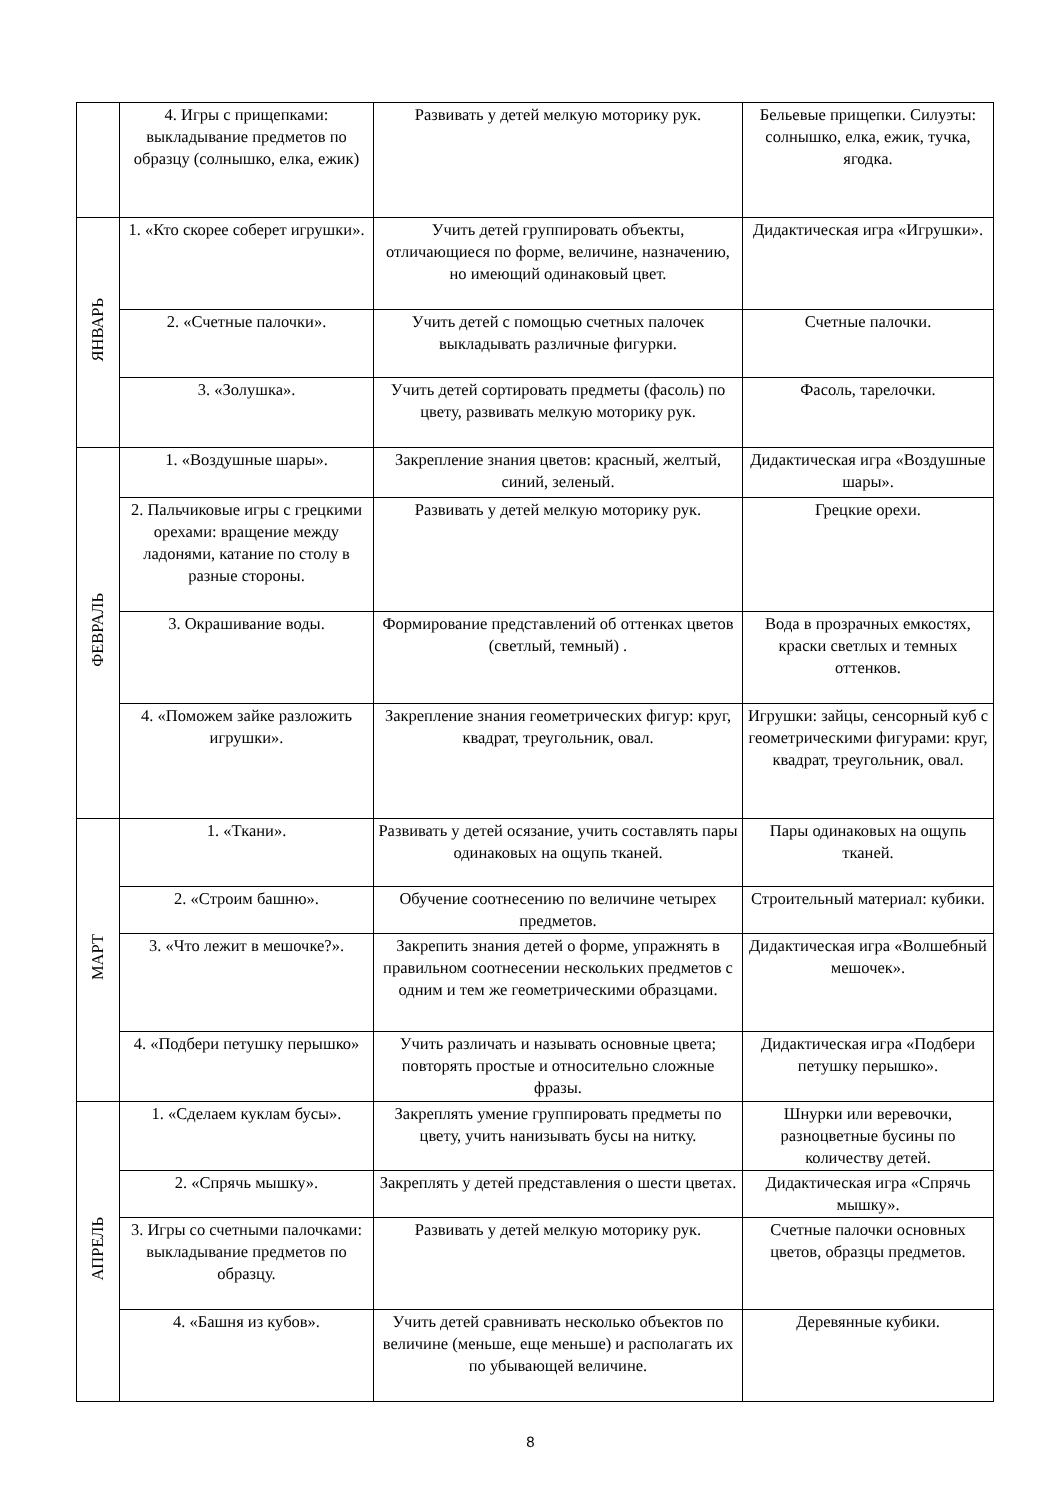| | 4. Игры с прищепками: выкладывание предметов по образцу (солнышко, елка, ежик) | Развивать у детей мелкую моторику рук. | Бельевые прищепки. Силуэты: солнышко, елка, ежик, тучка, ягодка. |
| ЯНВАРЬ | 1. «Кто скорее соберет игрушки». | Учить детей группировать объекты, отличающиеся по форме, величине, назначению, но имеющий одинаковый цвет. | Дидактическая игра «Игрушки». |
| | 2. «Счетные палочки». | Учить детей с помощью счетных палочек выкладывать различные фигурки. | Счетные палочки. |
| | 3. «Золушка». | Учить детей сортировать предметы (фасоль) по цвету, развивать мелкую моторику рук. | Фасоль, тарелочки. |
| ФЕВРАЛЬ | 1. «Воздушные шары». | Закрепление знания цветов: красный, желтый, синий, зеленый. | Дидактическая игра «Воздушные шары». |
| | 2. Пальчиковые игры с грецкими орехами: вращение между ладонями, катание по столу в разные стороны. | Развивать у детей мелкую моторику рук. | Грецкие орехи. |
| | 3. Окрашивание воды. | Формирование представлений об оттенках цветов (светлый, темный) . | Вода в прозрачных емкостях, краски светлых и темных оттенков. |
| | 4. «Поможем зайке разложить игрушки». | Закрепление знания геометрических фигур: круг, квадрат, треугольник, овал. | Игрушки: зайцы, сенсорный куб с геометрическими фигурами: круг, квадрат, треугольник, овал. |
| МАРТ | 1. «Ткани». | Развивать у детей осязание, учить составлять пары одинаковых на ощупь тканей. | Пары одинаковых на ощупь тканей. |
| | 2. «Строим башню». | Обучение соотнесению по величине четырех предметов. | Строительный материал: кубики. |
| | 3. «Что лежит в мешочке?». | Закрепить знания детей о форме, упражнять в правильном соотнесении нескольких предметов с одним и тем же геометрическими образцами. | Дидактическая игра «Волшебный мешочек». |
| | 4. «Подбери петушку перышко» | Учить различать и называть основные цвета; повторять простые и относительно сложные фразы. | Дидактическая игра «Подбери петушку перышко». |
| АПРЕЛЬ | 1. «Сделаем куклам бусы». | Закреплять умение группировать предметы по цвету, учить нанизывать бусы на нитку. | Шнурки или веревочки, разноцветные бусины по количеству детей. |
| | 2. «Спрячь мышку». | Закреплять у детей представления о шести цветах. | Дидактическая игра «Спрячь мышку». |
| | 3. Игры со счетными палочками: выкладывание предметов по образцу. | Развивать у детей мелкую моторику рук. | Счетные палочки основных цветов, образцы предметов. |
| | 4. «Башня из кубов». | Учить детей сравнивать несколько объектов по величине (меньше, еще меньше) и располагать их по убывающей величине. | Деревянные кубики. |
8